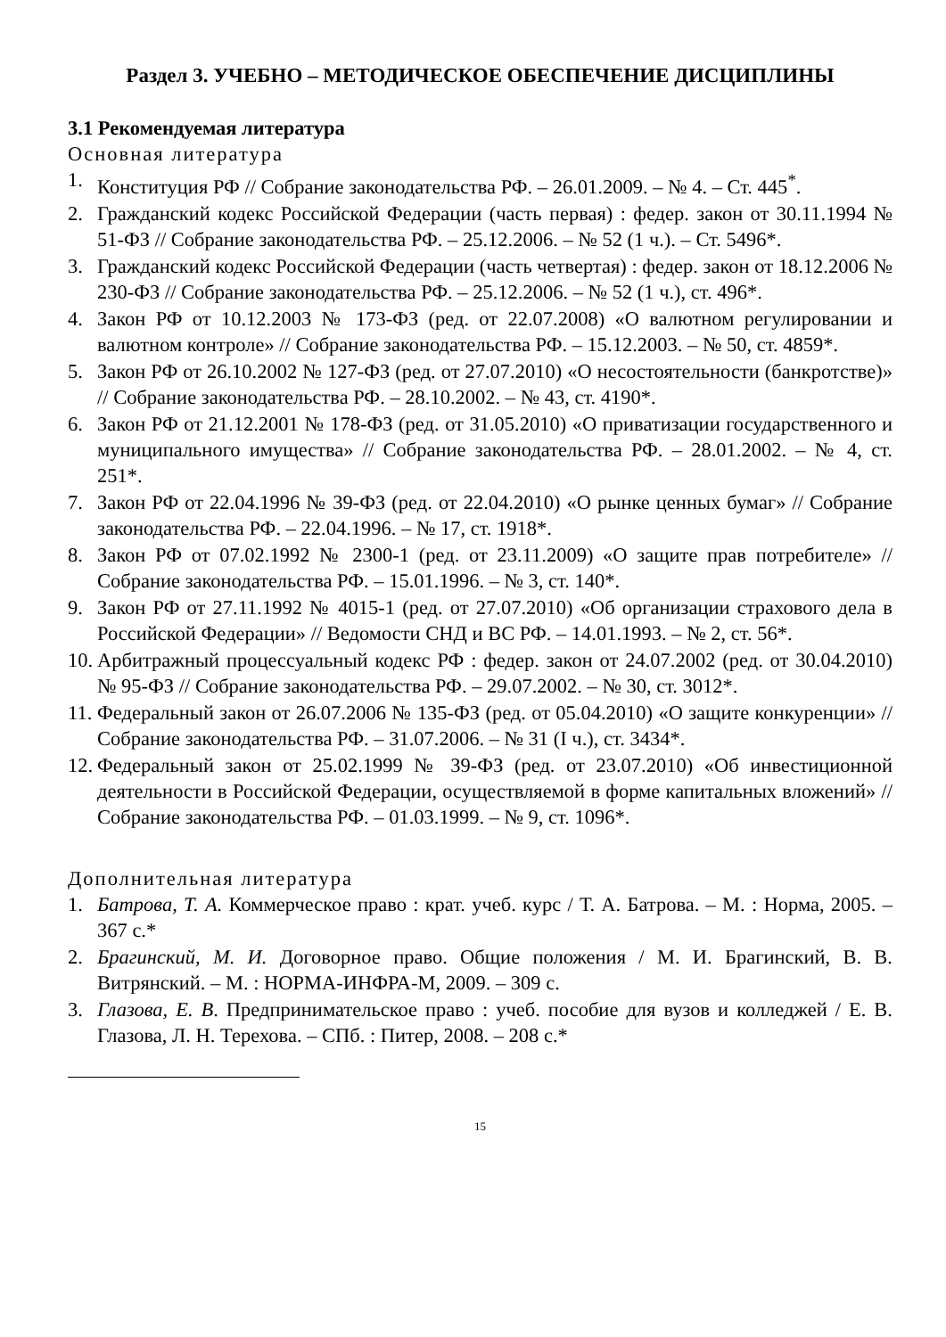Раздел 3. УЧЕБНО – МЕТОДИЧЕСКОЕ ОБЕСПЕЧЕНИЕ ДИСЦИПЛИНЫ
3.1 Рекомендуемая литература
Основная литература
1. Конституция РФ // Собрание законодательства РФ. – 26.01.2009. – № 4. – Ст. 445<sup>*</sup>.
2. Гражданский кодекс Российской Федерации (часть первая) : федер. закон от 30.11.1994 № 51-ФЗ // Собрание законодательства РФ. – 25.12.2006. – № 52 (1 ч.). – Ст. 5496*.
3. Гражданский кодекс Российской Федерации (часть четвертая) : федер. закон от 18.12.2006 № 230-ФЗ // Собрание законодательства РФ. – 25.12.2006. – № 52 (1 ч.), ст. 496*.
4. Закон РФ от 10.12.2003 № 173-ФЗ (ред. от 22.07.2008) «О валютном регулировании и валютном контроле» // Собрание законодательства РФ. – 15.12.2003. – № 50, ст. 4859*.
5. Закон РФ от 26.10.2002 № 127-ФЗ (ред. от 27.07.2010) «О несостоятельности (банкротстве)» // Собрание законодательства РФ. – 28.10.2002. – № 43, ст. 4190*.
6. Закон РФ от 21.12.2001 № 178-ФЗ (ред. от 31.05.2010) «О приватизации государственного и муниципального имущества» // Собрание законодательства РФ. – 28.01.2002. – № 4, ст. 251*.
7. Закон РФ от 22.04.1996 № 39-ФЗ (ред. от 22.04.2010) «О рынке ценных бумаг» // Собрание законодательства РФ. – 22.04.1996. – № 17, ст. 1918*.
8. Закон РФ от 07.02.1992 № 2300-1 (ред. от 23.11.2009) «О защите прав потребителе» // Собрание законодательства РФ. – 15.01.1996. – № 3, ст. 140*.
9. Закон РФ от 27.11.1992 № 4015-1 (ред. от 27.07.2010) «Об организации страхового дела в Российской Федерации» // Ведомости СНД и ВС РФ. – 14.01.1993. – № 2, ст. 56*.
10. Арбитражный процессуальный кодекс РФ : федер. закон от 24.07.2002 (ред. от 30.04.2010) № 95-ФЗ // Собрание законодательства РФ. – 29.07.2002. – № 30, ст. 3012*.
11. Федеральный закон от 26.07.2006 № 135-ФЗ (ред. от 05.04.2010) «О защите конкуренции» // Собрание законодательства РФ. – 31.07.2006. – № 31 (I ч.), ст. 3434*.
12. Федеральный закон от 25.02.1999 № 39-ФЗ (ред. от 23.07.2010) «Об инвестиционной деятельности в Российской Федерации, осуществляемой в форме капитальных вложений» // Собрание законодательства РФ. – 01.03.1999. – № 9, ст. 1096*.
Дополнительная литература
1. Батрова, Т. А. Коммерческое право : крат. учеб. курс / Т. А. Батрова. – М. : Норма, 2005. – 367 с.*
2. Брагинский, М. И. Договорное право. Общие положения / М. И. Брагинский, В. В. Витрянский. – М. : НОРМА-ИНФРА-М, 2009. – 309 с.
3. Глазова, Е. В. Предпринимательское право : учеб. пособие для вузов и колледжей / Е. В. Глазова, Л. Н. Терехова. – СПб. : Питер, 2008. – 208 с.*
15